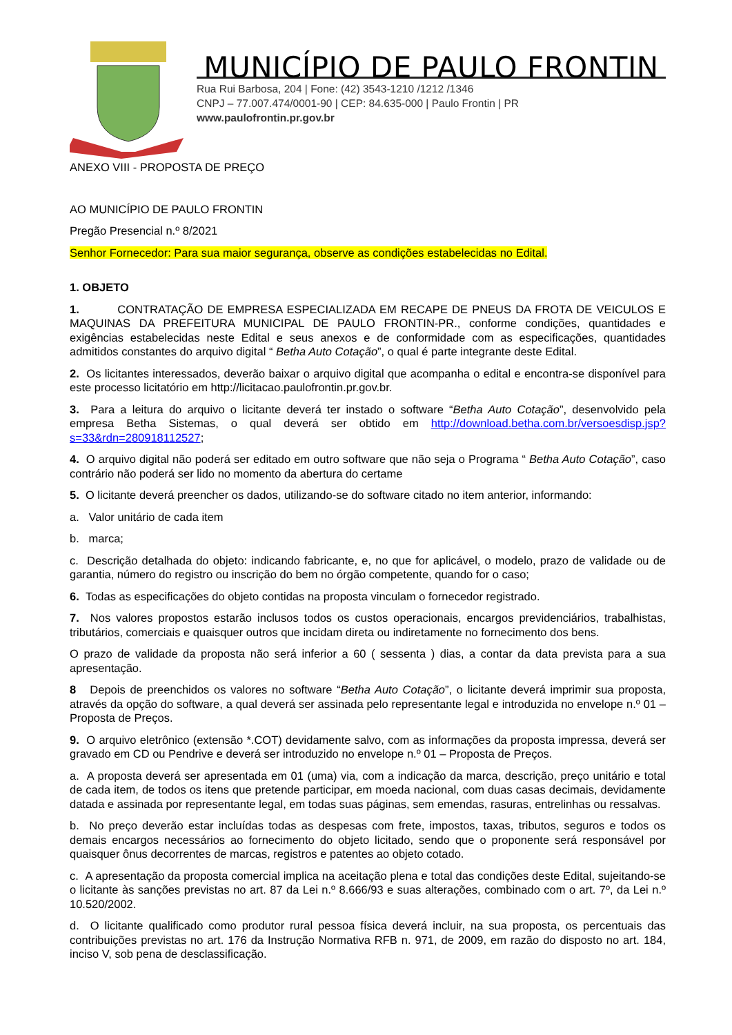MUNICÍPIO DE PAULO FRONTIN
Rua Rui Barbosa, 204 | Fone: (42) 3543-1210 /1212 /1346
CNPJ – 77.007.474/0001-90 | CEP: 84.635-000 | Paulo Frontin | PR
www.paulofrontin.pr.gov.br
ANEXO VIII - PROPOSTA DE PREÇO
AO MUNICÍPIO DE PAULO FRONTIN
Pregão Presencial n.º 8/2021
Senhor Fornecedor: Para sua maior segurança, observe as condições estabelecidas no Edital.
1. OBJETO
1. CONTRATAÇÃO DE EMPRESA ESPECIALIZADA EM RECAPE DE PNEUS DA FROTA DE VEICULOS E MAQUINAS DA PREFEITURA MUNICIPAL DE PAULO FRONTIN-PR., conforme condições, quantidades e exigências estabelecidas neste Edital e seus anexos e de conformidade com as especificações, quantidades admitidos constantes do arquivo digital “ Betha Auto Cotação”, o qual é parte integrante deste Edital.
2. Os licitantes interessados, deverão baixar o arquivo digital que acompanha o edital e encontra-se disponível para este processo licitatório em http://licitacao.paulofrontin.pr.gov.br.
3. Para a leitura do arquivo o licitante deverá ter instado o software “Betha Auto Cotação”, desenvolvido pela empresa Betha Sistemas, o qual deverá ser obtido em http://download.betha.com.br/versoesdisp.jsp?s=33&rdn=280918112527;
4. O arquivo digital não poderá ser editado em outro software que não seja o Programa “ Betha Auto Cotação”, caso contrário não poderá ser lido no momento da abertura do certame
5. O licitante deverá preencher os dados, utilizando-se do software citado no item anterior, informando:
a. Valor unitário de cada item
b. marca;
c. Descrição detalhada do objeto: indicando fabricante, e, no que for aplicável, o modelo, prazo de validade ou de garantia, número do registro ou inscrição do bem no órgão competente, quando for o caso;
6. Todas as especificações do objeto contidas na proposta vinculam o fornecedor registrado.
7. Nos valores propostos estarão inclusos todos os custos operacionais, encargos previdenciários, trabalhistas, tributários, comerciais e quaisquer outros que incidam direta ou indiretamente no fornecimento dos bens.
O prazo de validade da proposta não será inferior a 60 ( sessenta ) dias, a contar da data prevista para a sua apresentação.
8 Depois de preenchidos os valores no software “Betha Auto Cotação”, o licitante deverá imprimir sua proposta, através da opção do software, a qual deverá ser assinada pelo representante legal e introduzida no envelope n.º 01 – Proposta de Preços.
9. O arquivo eletrônico (extensão *.COT) devidamente salvo, com as informações da proposta impressa, deverá ser gravado em CD ou Pendrive e deverá ser introduzido no envelope n.º 01 – Proposta de Preços.
a. A proposta deverá ser apresentada em 01 (uma) via, com a indicação da marca, descrição, preço unitário e total de cada item, de todos os itens que pretende participar, em moeda nacional, com duas casas decimais, devidamente datada e assinada por representante legal, em todas suas páginas, sem emendas, rasuras, entrelinhas ou ressalvas.
b. No preço deverão estar incluídas todas as despesas com frete, impostos, taxas, tributos, seguros e todos os demais encargos necessários ao fornecimento do objeto licitado, sendo que o proponente será responsável por quaisquer ônus decorrentes de marcas, registros e patentes ao objeto cotado.
c. A apresentação da proposta comercial implica na aceitação plena e total das condições deste Edital, sujeitando-se o licitante às sanções previstas no art. 87 da Lei n.º 8.666/93 e suas alterações, combinado com o art. 7º, da Lei n.º 10.520/2002.
d. O licitante qualificado como produtor rural pessoa física deverá incluir, na sua proposta, os percentuais das contribuições previstas no art. 176 da Instrução Normativa RFB n. 971, de 2009, em razão do disposto no art. 184, inciso V, sob pena de desclassificação.